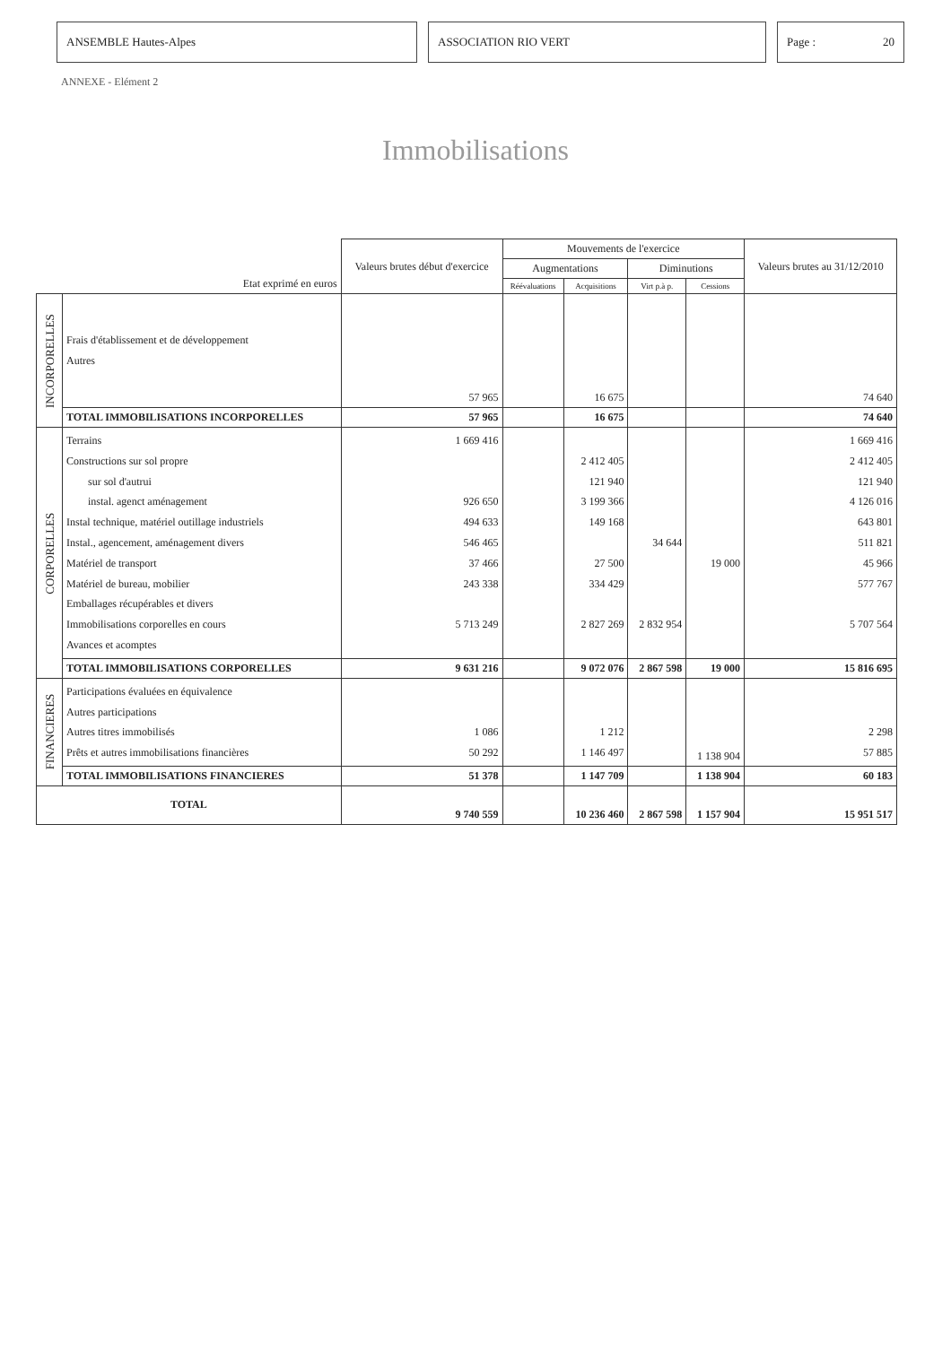ANSEMBLE Hautes-Alpes ASSOCIATION RIO VERT Page : 20
ANNEXE - Elément 2
Immobilisations
| Etat exprimé en euros | | Valeurs brutes début d'exercice | Mouvements de l'exercice | | | | Valeurs brutes au 31/12/2010 |
| --- | --- | --- | --- | --- | --- | --- | --- |
| | | | Augmentations | | Diminutions | | |
| | | | Réévaluations | Acquisitions | Virt p.à p. | Cessions | |
| INCORPORELLES | Frais d'établissement et de développement Autres | 57 965 | | 16 675 | | | 74 640 |
| | TOTAL IMMOBILISATIONS INCORPORELLES | 57 965 | | 16 675 | | | 74 640 |
| CORPORELLES | Terrains Constructions sur sol propre sur sol d'autrui instal. agenct aménagement Instal technique, matériel outillage industriels Instal., agencement, aménagement divers Matériel de transport Matériel de bureau, mobilier Emballages récupérables et divers Immobilisations corporelles en cours Avances et acomptes | 1 669 416 926 650 494 633 546 465 37 466 243 338 5 713 249 | | 2 412 405 121 940 3 199 366 149 168 27 500 334 429 2 827 269 | 34 644 2 832 954 | 19 000 | 1 669 416 2 412 405 121 940 4 126 016 643 801 511 821 45 966 577 767 5 707 564 |
| | TOTAL IMMOBILISATIONS CORPORELLES | 9 631 216 | | 9 072 076 | 2 867 598 | 19 000 | 15 816 695 |
| FINANCIERES | Participations évaluées en équivalence Autres participations Autres titres immobilisés Prêts et autres immobilisations financières | 1 086 50 292 | | 1 212 1 146 497 | | 1 138 904 | 2 298 57 885 |
| | TOTAL IMMOBILISATIONS FINANCIERES | 51 378 | | 1 147 709 | | 1 138 904 | 60 183 |
| TOTAL | | 9 740 559 | | 10 236 460 | 2 867 598 | 1 157 904 | 15 951 517 |